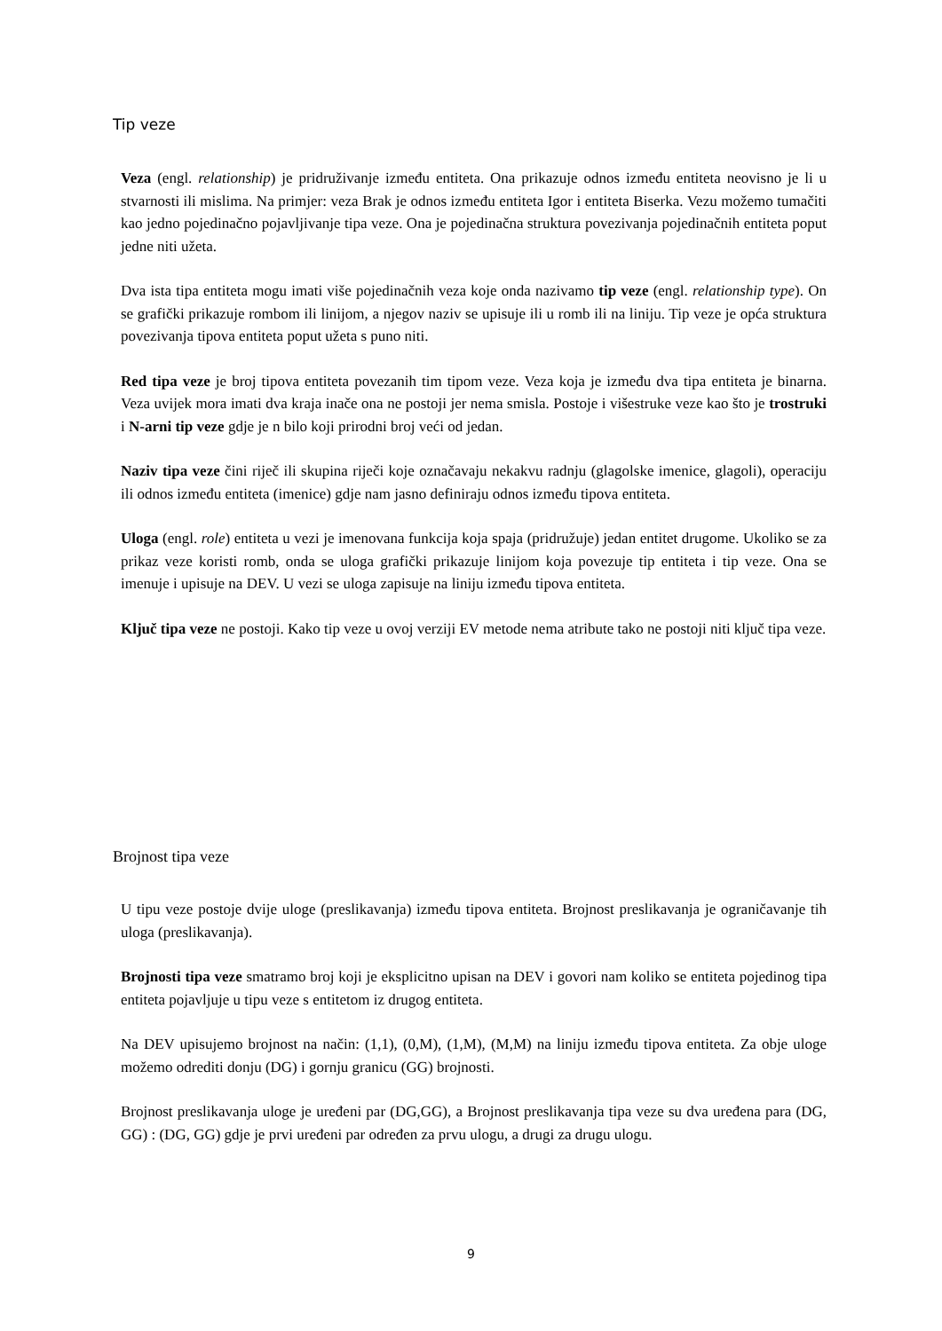Tip veze
Veza (engl. relationship) je pridruživanje između entiteta. Ona prikazuje odnos između entiteta neovisno je li u stvarnosti ili mislima. Na primjer: veza Brak je odnos između entiteta Igor i entiteta Biserka. Vezu možemo tumačiti kao jedno pojedinačno pojavljivanje tipa veze. Ona je pojedinačna struktura povezivanja pojedinačnih entiteta poput jedne niti užeta.
Dva ista tipa entiteta mogu imati više pojedinačnih veza koje onda nazivamo tip veze (engl. relationship type). On se grafički prikazuje rombom ili linijom, a njegov naziv se upisuje ili u romb ili na liniju. Tip veze je opća struktura povezivanja tipova entiteta poput užeta s puno niti.
Red tipa veze je broj tipova entiteta povezanih tim tipom veze. Veza koja je između dva tipa entiteta je binarna. Veza uvijek mora imati dva kraja inače ona ne postoji jer nema smisla. Postoje i višestruke veze kao što je trostruki i N-arni tip veze gdje je n bilo koji prirodni broj veći od jedan.
Naziv tipa veze čini riječ ili skupina riječi koje označavaju nekakvu radnju (glagolske imenice, glagoli), operaciju ili odnos između entiteta (imenice) gdje nam jasno definiraju odnos između tipova entiteta.
Uloga (engl. role) entiteta u vezi je imenovana funkcija koja spaja (pridružuje) jedan entitet drugome. Ukoliko se za prikaz veze koristi romb, onda se uloga grafički prikazuje linijom koja povezuje tip entiteta i tip veze. Ona se imenuje i upisuje na DEV. U vezi se uloga zapisuje na liniju između tipova entiteta.
Ključ tipa veze ne postoji. Kako tip veze u ovoj verziji EV metode nema atribute tako ne postoji niti ključ tipa veze.
Brojnost tipa veze
U tipu veze postoje dvije uloge (preslikavanja) između tipova entiteta. Brojnost preslikavanja je ograničavanje tih uloga (preslikavanja).
Brojnosti tipa veze smatramo broj koji je eksplicitno upisan na DEV i govori nam koliko se entiteta pojedinog tipa entiteta pojavljuje u tipu veze s entitetom iz drugog entiteta.
Na DEV upisujemo brojnost na način: (1,1), (0,M), (1,M), (M,M) na liniju između tipova entiteta. Za obje uloge možemo odrediti donju (DG) i gornju granicu (GG) brojnosti.
Brojnost preslikavanja uloge je uređeni par (DG,GG), a Brojnost preslikavanja tipa veze su dva uređena para (DG, GG) : (DG, GG) gdje je prvi uređeni par određen za prvu ulogu, a drugi za drugu ulogu.
9